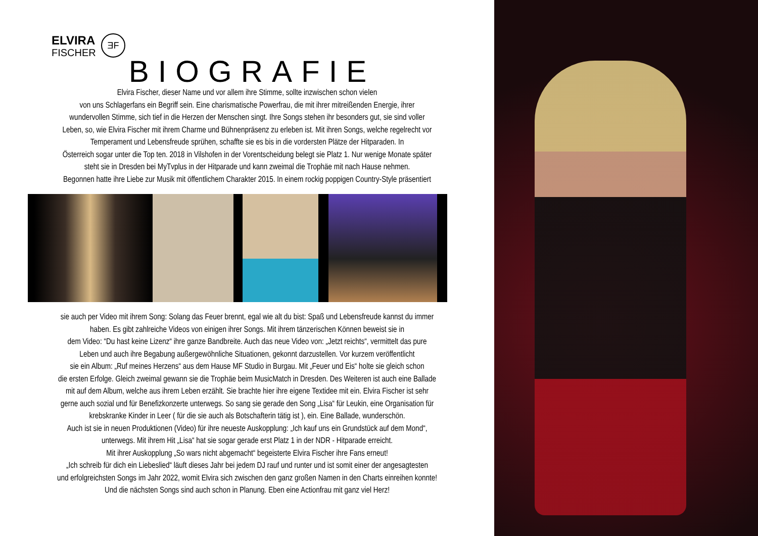ELVIRA
FISCHER
ƎF
BIOGRAFIE
Elvira Fischer, dieser Name und vor allem ihre Stimme, sollte inzwischen schon vielen
von uns Schlagerfans ein Begriff sein. Eine charismatische Powerfrau, die mit ihrer mitreißenden Energie, ihrer
wundervollen Stimme, sich tief in die Herzen der Menschen singt. Ihre Songs stehen ihr besonders gut, sie sind voller
Leben, so, wie Elvira Fischer mit ihrem Charme und Bühnenpräsenz zu erleben ist. Mit ihren Songs, welche regelrecht vor
Temperament und Lebensfreude sprühen, schaffte sie es bis in die vordersten Plätze der Hitparaden. In
Österreich sogar unter die Top ten. 2018 in Vilshofen in der Vorentscheidung belegt sie Platz 1. Nur wenige Monate später
steht sie in Dresden bei MyTvplus in der Hitparade und kann zweimal die Trophäe mit nach Hause nehmen.
Begonnen hatte ihre Liebe zur Musik mit öffentlichem Charakter 2015. In einem rockig poppigen Country-Style präsentiert
sie auch per Video mit ihrem Song: Solang das Feuer brennt, egal wie alt du bist: Spaß und Lebensfreude kannst du immer
haben. Es gibt zahlreiche Videos von einigen ihrer Songs. Mit ihrem tänzerischen Können beweist sie in
dem Video: “Du hast keine Lizenz“ ihre ganze Bandbreite. Auch das neue Video von: „Jetzt reichts“, vermittelt das pure
Leben und auch ihre Begabung außergewöhnliche Situationen, gekonnt darzustellen. Vor kurzem veröffentlicht
sie ein Album: „Ruf meines Herzens“ aus dem Hause MF Studio in Burgau. Mit „Feuer und Eis“ holte sie gleich schon
die ersten Erfolge. Gleich zweimal gewann sie die Trophäe beim MusicMatch in Dresden. Des Weiteren ist auch eine Ballade
mit auf dem Album, welche aus ihrem Leben erzählt. Sie brachte hier ihre eigene Textidee mit ein. Elvira Fischer ist sehr
gerne auch sozial und für Benefizkonzerte unterwegs. So sang sie gerade den Song „Lisa“ für Leukin, eine Organisation für
krebskranke Kinder in Leer ( für die sie auch als Botschafterin tätig ist ), ein. Eine Ballade, wunderschön.
Auch ist sie in neuen Produktionen (Video) für ihre neueste Auskopplung: „Ich kauf uns ein Grundstück auf dem Mond“,
unterwegs. Mit ihrem Hit „Lisa“ hat sie sogar gerade erst Platz 1 in der NDR - Hitparade erreicht.
Mit ihrer Auskopplung „So wars nicht abgemacht“ begeisterte Elvira Fischer ihre Fans erneut!
„Ich schreib für dich ein Liebeslied“ läuft dieses Jahr bei jedem DJ rauf und runter und ist somit einer der angesagtesten
und erfolgreichsten Songs im Jahr 2022, womit Elvira sich zwischen den ganz großen Namen in den Charts einreihen konnte!
Und die nächsten Songs sind auch schon in Planung. Eben eine Actionfrau mit ganz viel Herz!